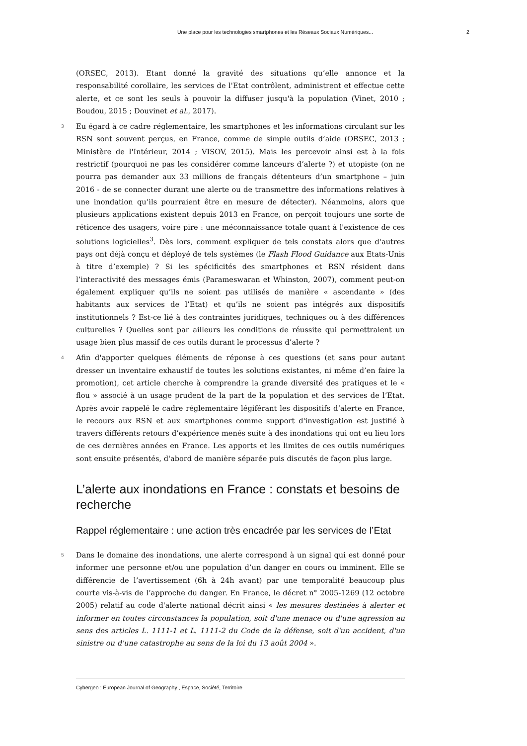Une place pour les technologies smartphones et les Réseaux Sociaux Numériques... 2
(ORSEC, 2013). Etant donné la gravité des situations qu’elle annonce et la responsabilité corollaire, les services de l'Etat contrôlent, administrent et effectue cette alerte, et ce sont les seuls à pouvoir la diffuser jusqu'à la population (Vinet, 2010 ; Boudou, 2015 ; Douvinet et al., 2017).
3 Eu égard à ce cadre réglementaire, les smartphones et les informations circulant sur les RSN sont souvent perçus, en France, comme de simple outils d’aide (ORSEC, 2013 ; Ministère de l'Intérieur, 2014 ; VISOV, 2015). Mais les percevoir ainsi est à la fois restrictif (pourquoi ne pas les considérer comme lanceurs d’alerte ?) et utopiste (on ne pourra pas demander aux 33 millions de français détenteurs d’un smartphone – juin 2016 - de se connecter durant une alerte ou de transmettre des informations relatives à une inondation qu’ils pourraient être en mesure de détecter). Néanmoins, alors que plusieurs applications existent depuis 2013 en France, on perçoit toujours une sorte de réticence des usagers, voire pire : une méconnaissance totale quant à l'existence de ces solutions logicielles<sup>3</sup>. Dès lors, comment expliquer de tels constats alors que d'autres pays ont déjà conçu et déployé de tels systèmes (le Flash Flood Guidance aux Etats-Unis à titre d’exemple) ? Si les spécificités des smartphones et RSN résident dans l’interactivité des messages émis (Parameswaran et Whinston, 2007), comment peut-on également expliquer qu’ils ne soient pas utilisés de manière « ascendante » (des habitants aux services de l’Etat) et qu’ils ne soient pas intégrés aux dispositifs institutionnels ? Est-ce lié à des contraintes juridiques, techniques ou à des différences culturelles ? Quelles sont par ailleurs les conditions de réussite qui permettraient un usage bien plus massif de ces outils durant le processus d’alerte ?
4 Afin d'apporter quelques éléments de réponse à ces questions (et sans pour autant dresser un inventaire exhaustif de toutes les solutions existantes, ni même d’en faire la promotion), cet article cherche à comprendre la grande diversité des pratiques et le « flou » associé à un usage prudent de la part de la population et des services de l’Etat. Après avoir rappelé le cadre réglementaire légiférant les dispositifs d’alerte en France, le recours aux RSN et aux smartphones comme support d'investigation est justifié à travers différents retours d’expérience menés suite à des inondations qui ont eu lieu lors de ces dernières années en France. Les apports et les limites de ces outils numériques sont ensuite présentés, d'abord de manière séparée puis discutés de façon plus large.
L’alerte aux inondations en France : constats et besoins de recherche
Rappel réglementaire : une action très encadrée par les services de l’Etat
5 Dans le domaine des inondations, une alerte correspond à un signal qui est donné pour informer une personne et/ou une population d’un danger en cours ou imminent. Elle se différencie de l’avertissement (6h à 24h avant) par une temporalité beaucoup plus courte vis-à-vis de l’approche du danger. En France, le décret n° 2005-1269 (12 octobre 2005) relatif au code d'alerte national décrit ainsi « les mesures destinées à alerter et informer en toutes circonstances la population, soit d'une menace ou d'une agression au sens des articles L. 1111-1 et L. 1111-2 du Code de la défense, soit d'un accident, d'un sinistre ou d'une catastrophe au sens de la loi du 13 août 2004 ».
Cybergeo : European Journal of Geography , Espace, Société, Territoire